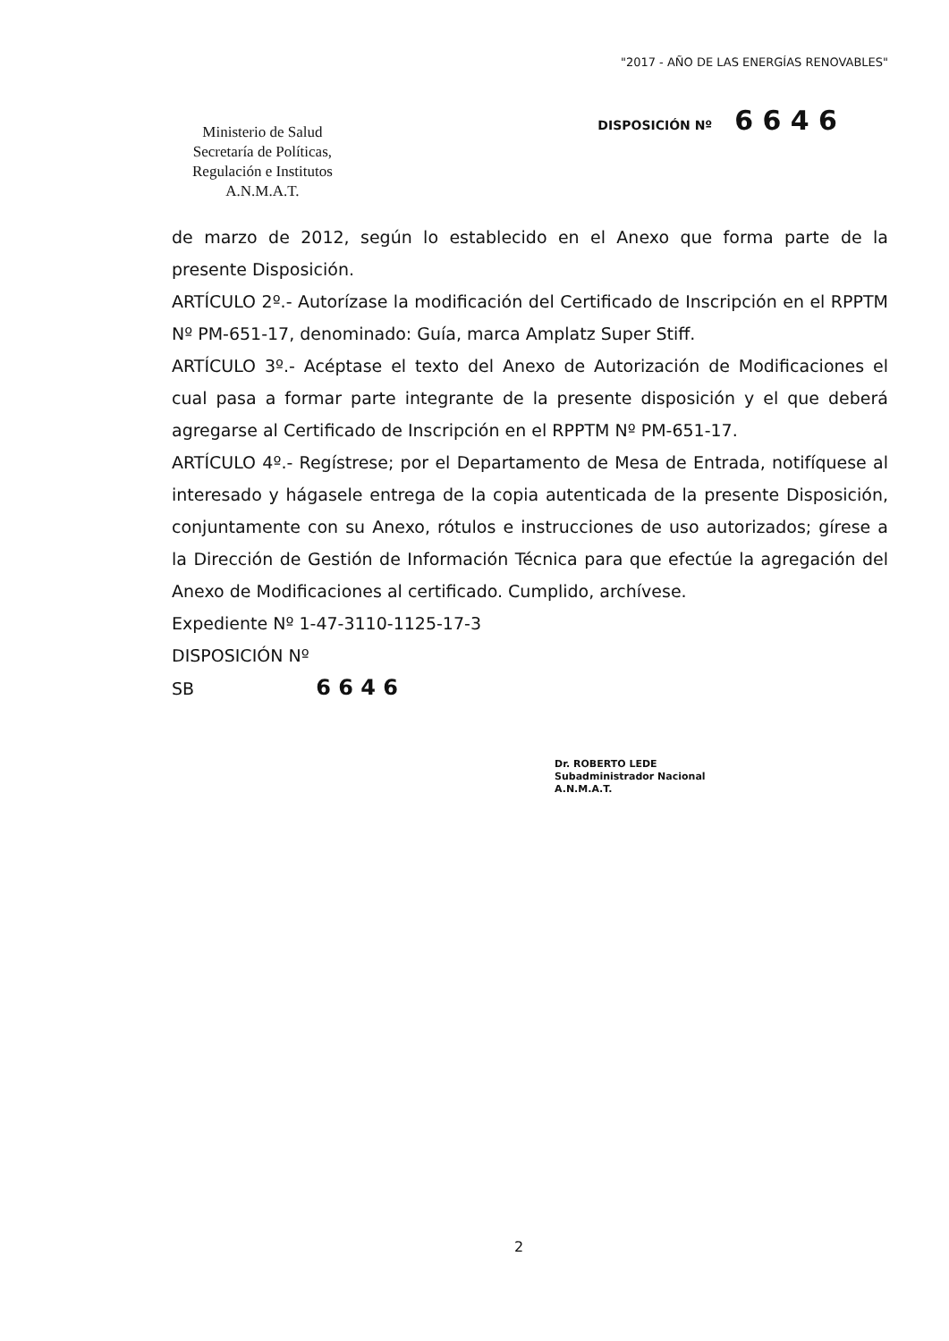"2017 - AÑO DE LAS ENERGÍAS RENOVABLES"
Ministerio de Salud
Secretaría de Políticas,
Regulación e Institutos
A.N.M.A.T.
DISPOSICIÓN Nº 6 6 4 6
de marzo de 2012, según lo establecido en el Anexo que forma parte de la presente Disposición.
ARTÍCULO 2º.- Autorízase la modificación del Certificado de Inscripción en el RPPTM Nº PM-651-17, denominado: Guía, marca Amplatz Super Stiff.
ARTÍCULO 3º.- Acéptase el texto del Anexo de Autorización de Modificaciones el cual pasa a formar parte integrante de la presente disposición y el que deberá agregarse al Certificado de Inscripción en el RPPTM Nº PM-651-17.
ARTÍCULO 4º.- Regístrese; por el Departamento de Mesa de Entrada, notifíquese al interesado y hágasele entrega de la copia autenticada de la presente Disposición, conjuntamente con su Anexo, rótulos e instrucciones de uso autorizados; gírese a la Dirección de Gestión de Información Técnica para que efectúe la agregación del Anexo de Modificaciones al certificado. Cumplido, archívese.
Expediente Nº 1-47-3110-1125-17-3
DISPOSICIÓN Nº
SB 6 6 4 6
Dr. ROBERTO LEDE
Subadministrador Nacional
A.N.M.A.T.
2